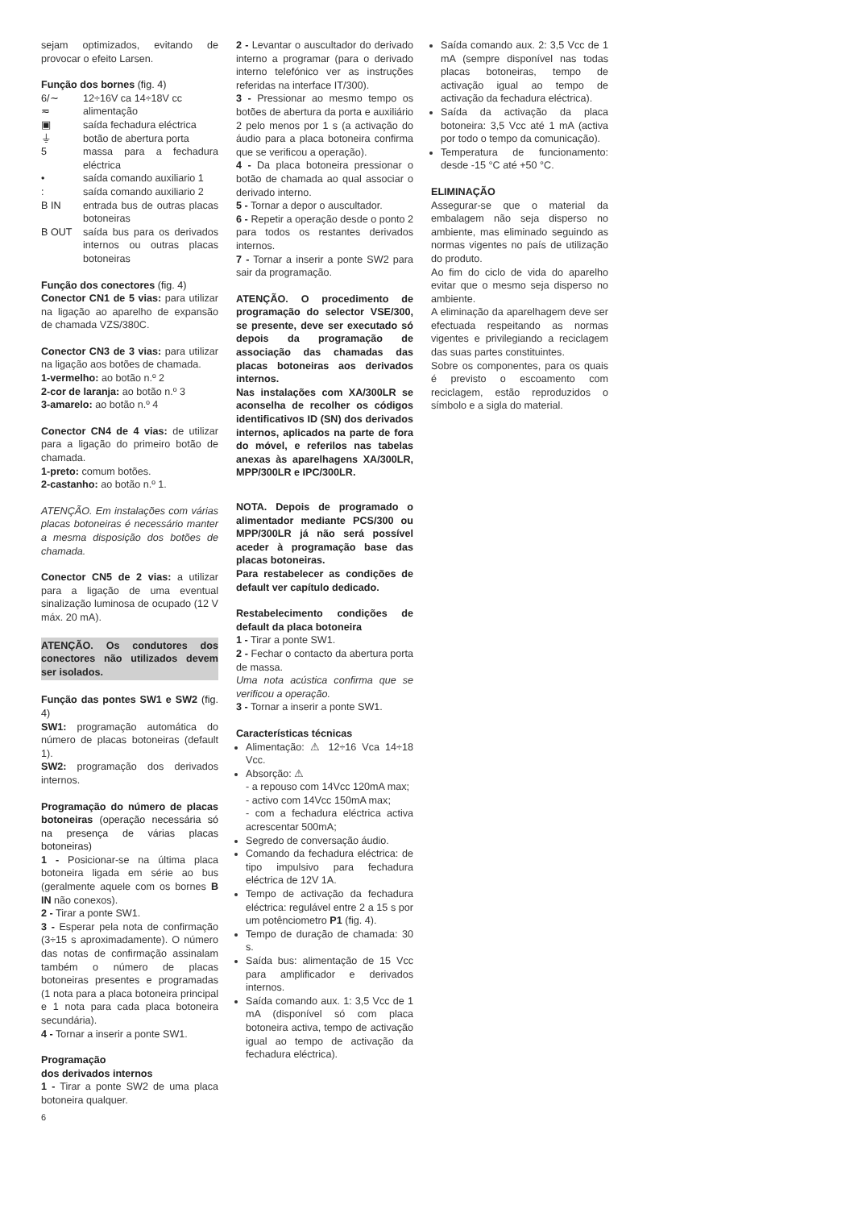sejam optimizados, evitando de provocar o efeito Larsen.
Função dos bornes (fig. 4)
| 6/∼ | 12÷16V ca 14÷18V cc |
| ≂ | alimentação |
| ▣ | saída fechadura eléctrica |
| ⏚ | botão de abertura porta |
| 5 | massa para a fechadura eléctrica |
| • | saída comando auxiliario 1 |
| : | saída comando auxiliario 2 |
| B IN | entrada bus de outras placas botoneiras |
| B OUT | saída bus para os derivados internos ou outras placas botoneiras |
Função dos conectores (fig. 4)
Conector CN1 de 5 vias: para utilizar na ligação ao aparelho de expansão de chamada VZS/380C.
Conector CN3 de 3 vias: para utilizar na ligação aos botões de chamada.
1-vermelho: ao botão n.º 2
2-cor de laranja: ao botão n.º 3
3-amarelo: ao botão n.º 4
Conector CN4 de 4 vias: de utilizar para a ligação do primeiro botão de chamada.
1-preto: comum botões.
2-castanho: ao botão n.º 1.
ATENÇÃO. Em instalações com várias placas botoneiras é necessário manter a mesma disposição dos botões de chamada.
Conector CN5 de 2 vias: a utilizar para a ligação de uma eventual sinalização luminosa de ocupado (12 V máx. 20 mA).
ATENÇÃO. Os condutores dos conectores não utilizados devem ser isolados.
Função das pontes SW1 e SW2 (fig. 4)
SW1: programação automática do número de placas botoneiras (default 1).
SW2: programação dos derivados internos.
Programação do número de placas botoneiras (operação necessária só na presença de várias placas botoneiras)
1 - Posicionar-se na última placa botoneira ligada em série ao bus (geralmente aquele com os bornes B IN não conexos).
2 - Tirar a ponte SW1.
3 - Esperar pela nota de confirmação (3÷15 s aproximadamente). O número das notas de confirmação assinalam também o número de placas botoneiras presentes e programadas (1 nota para a placa botoneira principal e 1 nota para cada placa botoneira secundária).
4 - Tornar a inserir a ponte SW1.
Programação
dos derivados internos
1 - Tirar a ponte SW2 de uma placa botoneira qualquer.
2 - Levantar o auscultador do derivado interno a programar (para o derivado interno telefónico ver as instruções referidas na interface IT/300).
3 - Pressionar ao mesmo tempo os botões de abertura da porta e auxiliário 2 pelo menos por 1 s (a activação do áudio para a placa botoneira confirma que se verificou a operação).
4 - Da placa botoneira pressionar o botão de chamada ao qual associar o derivado interno.
5 - Tornar a depor o auscultador.
6 - Repetir a operação desde o ponto 2 para todos os restantes derivados internos.
7 - Tornar a inserir a ponte SW2 para sair da programação.
ATENÇÃO. O procedimento de programação do selector VSE/300, se presente, deve ser executado só depois da programação de associação das chamadas das placas botoneiras aos derivados internos.
Nas instalações com XA/300LR se aconselha de recolher os códigos identificativos ID (SN) dos derivados internos, aplicados na parte de fora do móvel, e referilos nas tabelas anexas às aparelhagens XA/300LR, MPP/300LR e IPC/300LR.
NOTA. Depois de programado o alimentador mediante PCS/300 ou MPP/300LR já não será possível aceder à programação base das placas botoneiras.
Para restabelecer as condições de default ver capítulo dedicado.
Restabelecimento condições de default da placa botoneira
1 - Tirar a ponte SW1.
2 - Fechar o contacto da abertura porta de massa.
Uma nota acústica confirma que se verificou a operação.
3 - Tornar a inserir a ponte SW1.
Características técnicas
Alimentação: ⚠ 12÷16 Vca 14÷18 Vcc.
Absorção: ⚠
- a repouso com 14Vcc 120mA max;
- activo com 14Vcc 150mA max;
- com a fechadura eléctrica activa acrescentar 500mA;
Segredo de conversação áudio.
Comando da fechadura eléctrica: de tipo impulsivo para fechadura eléctrica de 12V 1A.
Tempo de activação da fechadura eléctrica: regulável entre 2 a 15 s por um potênciometro P1 (fig. 4).
Tempo de duração de chamada: 30 s.
Saída bus: alimentação de 15 Vcc para amplificador e derivados internos.
Saída comando aux. 1: 3,5 Vcc de 1 mA (disponível só com placa botoneira activa, tempo de activação igual ao tempo de activação da fechadura eléctrica).
Saída comando aux. 2: 3,5 Vcc de 1 mA (sempre disponível nas todas placas botoneiras, tempo de activação igual ao tempo de activação da fechadura eléctrica).
Saída da activação da placa botoneira: 3,5 Vcc até 1 mA (activa por todo o tempo da comunicação).
Temperatura de funcionamento: desde -15 °C até +50 °C.
ELIMINAÇÃO
Assegurar-se que o material da embalagem não seja disperso no ambiente, mas eliminado seguindo as normas vigentes no país de utilização do produto.
Ao fim do ciclo de vida do aparelho evitar que o mesmo seja disperso no ambiente.
A eliminação da aparelhagem deve ser efectuada respeitando as normas vigentes e privilegiando a reciclagem das suas partes constituintes.
Sobre os componentes, para os quais é previsto o escoamento com reciclagem, estão reproduzidos o símbolo e a sigla do material.
6